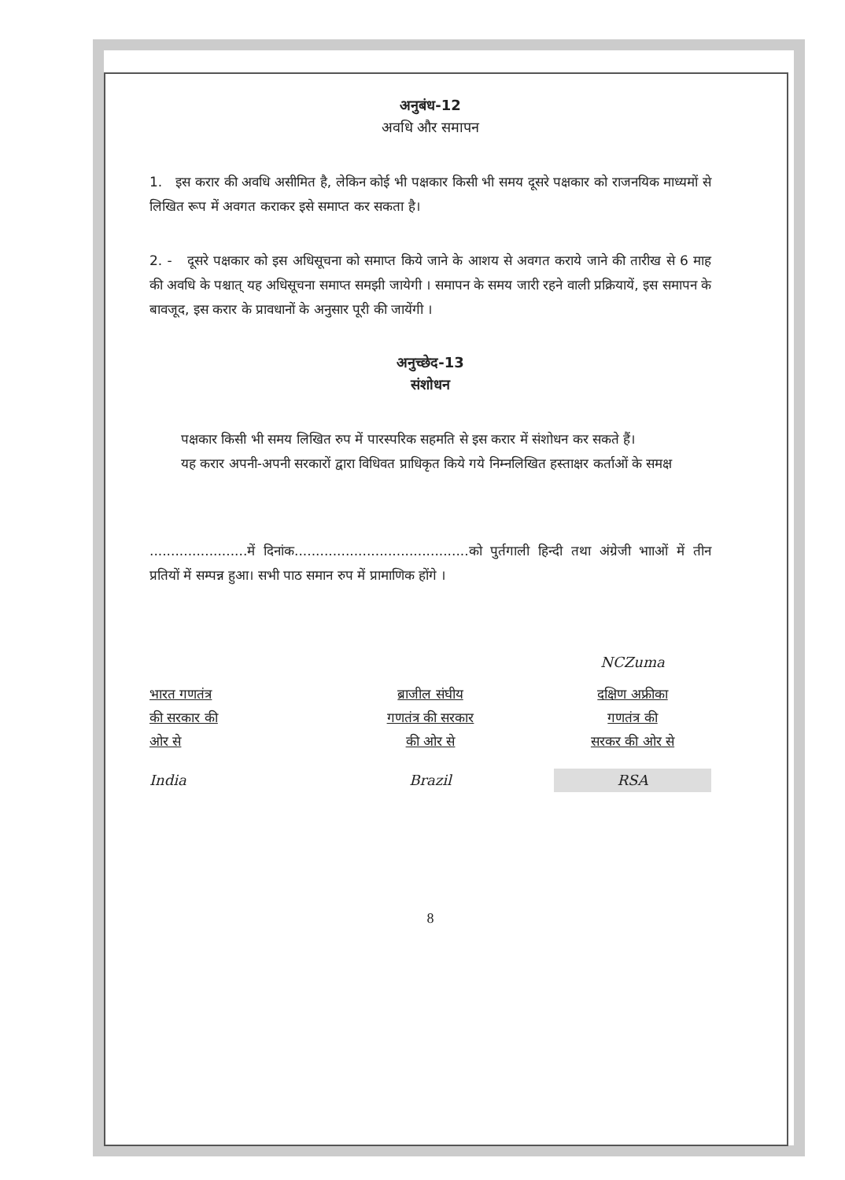अनुबंध-12
अवधि और समापन
1. इस करार की अवधि असीमित है, लेकिन कोई भी पक्षकार किसी भी समय दूसरे पक्षकार को राजनयिक माध्यमों से लिखित रूप में अवगत कराकर इसे समाप्त कर सकता है।
2. - दूसरे पक्षकार को इस अधिसूचना को समाप्त किये जाने के आशय से अवगत कराये जाने की तारीख से 6 माह की अवधि के पश्चात् यह अधिसूचना समाप्त समझी जायेगी । समापन के समय जारी रहने वाली प्रक्रियायें, इस समापन के बावजूद, इस करार के प्रावधानों के अनुसार पूरी की जायेंगी ।
अनुच्छेद-13
संशोधन
पक्षकार किसी भी समय लिखित रुप में पारस्परिक सहमति से इस करार में संशोधन कर सकते हैं।
यह करार अपनी-अपनी सरकारों द्वारा विधिवत प्राधिकृत किये गये निम्नलिखित हस्ताक्षर कर्ताओं के समक्ष
.......................में दिनांक.........................................को पुर्तगाली हिन्दी तथा अंग्रेजी भााओं में तीन प्रतियों में सम्पन्न हुआ। सभी पाठ समान रुप में प्रामाणिक होंगे ।
भारत गणतंत्र
की सरकार की
ओर से
India
ब्राजील संघीय
गणतंत्र की सरकार
की ओर से
Brazil
NCZuma
दक्षिण अफ्रीका
गणतंत्र की
सरकर की ओर से
RSA
8